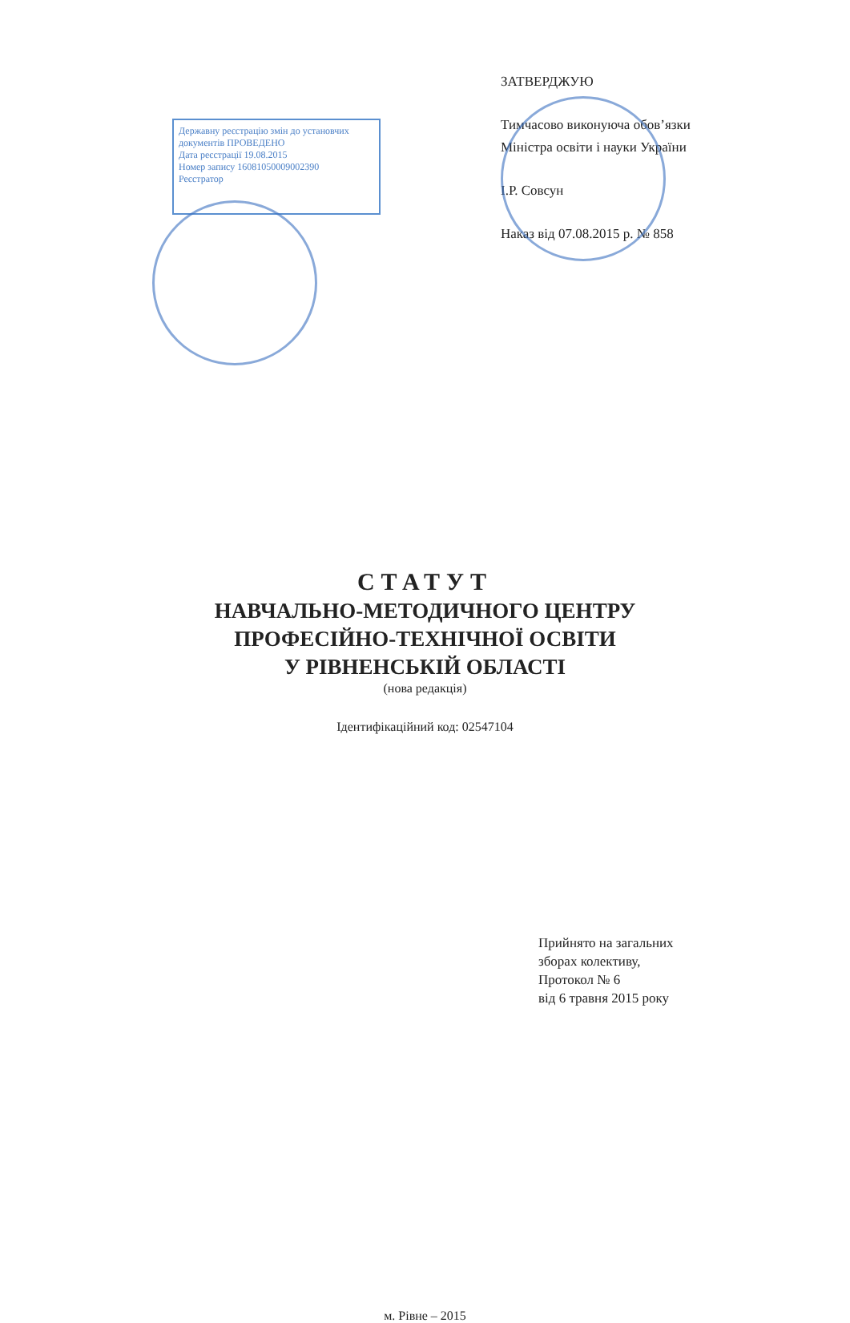Державну реєстрацію змін до установчих документів ПРОВЕДЕНО
Дата реєстрації 19.08.2015
Номер запису 16081050009002390
Реєстратор
ЗАТВЕРДЖУЮ
Тимчасово виконуюча обов’язки
Міністра освіти і науки України
І.Р. Совсун
Наказ від 07.08.2015 р. № 858
СТАТУТ
НАВЧАЛЬНО-МЕТОДИЧНОГО ЦЕНТРУ
ПРОФЕСІЙНО-ТЕХНІЧНОЇ ОСВІТИ
У РІВНЕНСЬКІЙ ОБЛАСТІ
(нова редакція)
Ідентифікаційний код: 02547104
Прийнято на загальних
зборах колективу,
Протокол № 6
від 6 травня 2015 року
м. Рівне – 2015